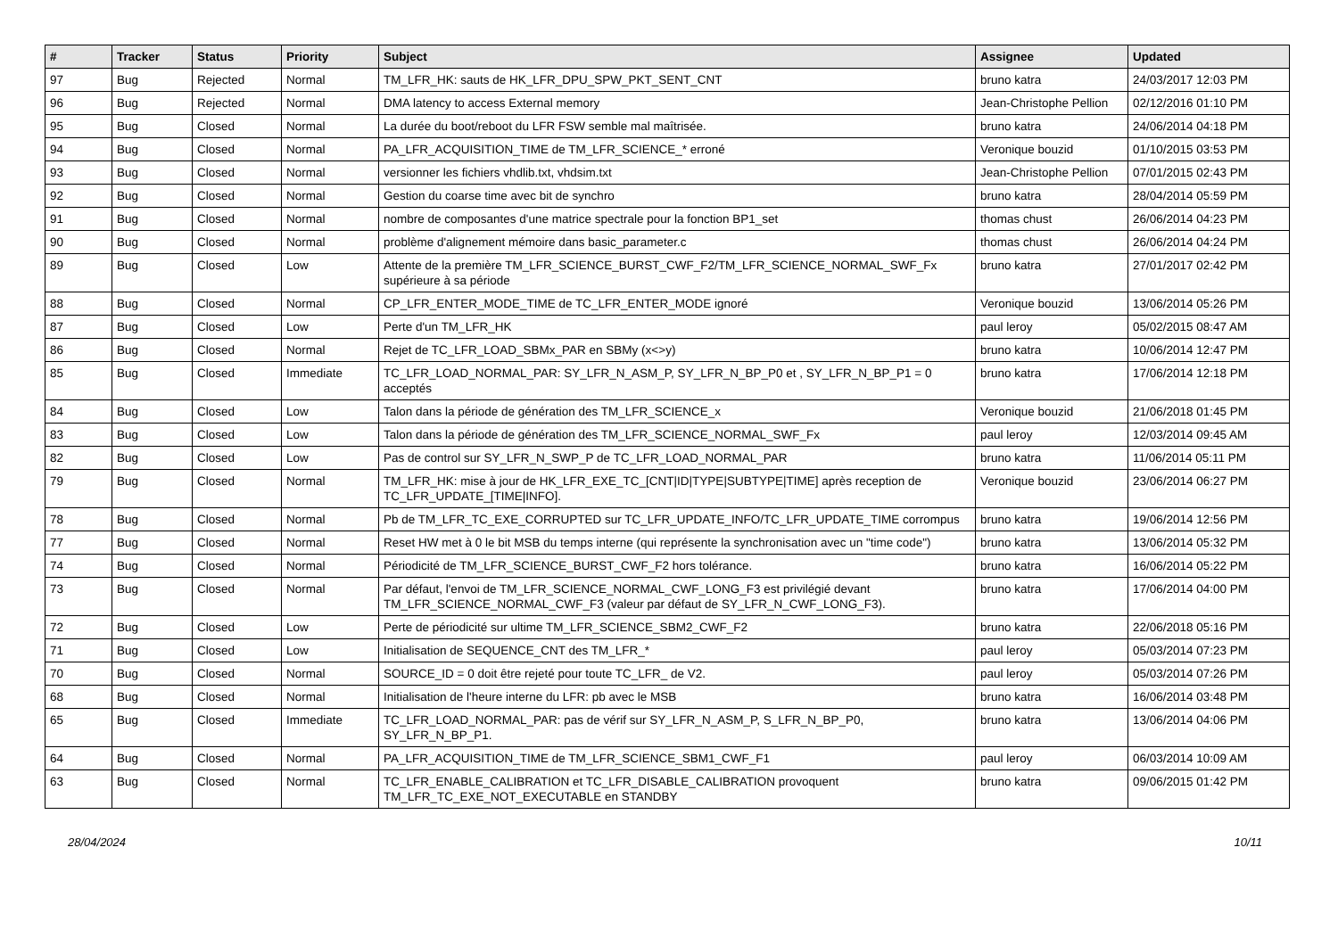| # | Tracker | Status | Priority | Subject | Assignee | Updated |
| --- | --- | --- | --- | --- | --- | --- |
| 97 | Bug | Rejected | Normal | TM_LFR_HK: sauts de HK_LFR_DPU_SPW_PKT_SENT_CNT | bruno katra | 24/03/2017 12:03 PM |
| 96 | Bug | Rejected | Normal | DMA latency to access External memory | Jean-Christophe Pellion | 02/12/2016 01:10 PM |
| 95 | Bug | Closed | Normal | La durée du boot/reboot du LFR FSW semble mal maîtrisée. | bruno katra | 24/06/2014 04:18 PM |
| 94 | Bug | Closed | Normal | PA_LFR_ACQUISITION_TIME de TM_LFR_SCIENCE_* erroné | Veronique bouzid | 01/10/2015 03:53 PM |
| 93 | Bug | Closed | Normal | versionner les fichiers vhdlib.txt, vhdsim.txt | Jean-Christophe Pellion | 07/01/2015 02:43 PM |
| 92 | Bug | Closed | Normal | Gestion du coarse time avec bit de synchro | bruno katra | 28/04/2014 05:59 PM |
| 91 | Bug | Closed | Normal | nombre de composantes d'une matrice spectrale pour la fonction BP1_set | thomas chust | 26/06/2014 04:23 PM |
| 90 | Bug | Closed | Normal | problème d'alignement mémoire dans basic_parameter.c | thomas chust | 26/06/2014 04:24 PM |
| 89 | Bug | Closed | Low | Attente de la première TM_LFR_SCIENCE_BURST_CWF_F2/TM_LFR_SCIENCE_NORMAL_SWF_Fx supérieure à sa période | bruno katra | 27/01/2017 02:42 PM |
| 88 | Bug | Closed | Normal | CP_LFR_ENTER_MODE_TIME de TC_LFR_ENTER_MODE ignoré | Veronique bouzid | 13/06/2014 05:26 PM |
| 87 | Bug | Closed | Low | Perte d'un TM_LFR_HK | paul leroy | 05/02/2015 08:47 AM |
| 86 | Bug | Closed | Normal | Rejet de TC_LFR_LOAD_SBMx_PAR en SBMy (x<>y) | bruno katra | 10/06/2014 12:47 PM |
| 85 | Bug | Closed | Immediate | TC_LFR_LOAD_NORMAL_PAR: SY_LFR_N_ASM_P, SY_LFR_N_BP_P0 et , SY_LFR_N_BP_P1 = 0 acceptés | bruno katra | 17/06/2014 12:18 PM |
| 84 | Bug | Closed | Low | Talon dans la période de génération des TM_LFR_SCIENCE_x | Veronique bouzid | 21/06/2018 01:45 PM |
| 83 | Bug | Closed | Low | Talon dans la période de génération des TM_LFR_SCIENCE_NORMAL_SWF_Fx | paul leroy | 12/03/2014 09:45 AM |
| 82 | Bug | Closed | Low | Pas de control sur SY_LFR_N_SWP_P de TC_LFR_LOAD_NORMAL_PAR | bruno katra | 11/06/2014 05:11 PM |
| 79 | Bug | Closed | Normal | TM_LFR_HK: mise à jour de HK_LFR_EXE_TC_[CNT/ID/TYPE/SUBTYPE/TIME] après reception de TC_LFR_UPDATE_[TIME/INFO]. | Veronique bouzid | 23/06/2014 06:27 PM |
| 78 | Bug | Closed | Normal | Pb de TM_LFR_TC_EXE_CORRUPTED sur TC_LFR_UPDATE_INFO/TC_LFR_UPDATE_TIME corrompus | bruno katra | 19/06/2014 12:56 PM |
| 77 | Bug | Closed | Normal | Reset HW met à 0 le bit MSB du temps interne (qui représente la synchronisation avec un "time code") | bruno katra | 13/06/2014 05:32 PM |
| 74 | Bug | Closed | Normal | Périodicité de TM_LFR_SCIENCE_BURST_CWF_F2 hors tolérance. | bruno katra | 16/06/2014 05:22 PM |
| 73 | Bug | Closed | Normal | Par défaut, l'envoi de TM_LFR_SCIENCE_NORMAL_CWF_LONG_F3 est privilégié devant TM_LFR_SCIENCE_NORMAL_CWF_F3 (valeur par défaut de SY_LFR_N_CWF_LONG_F3). | bruno katra | 17/06/2014 04:00 PM |
| 72 | Bug | Closed | Low | Perte de périodicité sur ultime TM_LFR_SCIENCE_SBM2_CWF_F2 | bruno katra | 22/06/2018 05:16 PM |
| 71 | Bug | Closed | Low | Initialisation de SEQUENCE_CNT des TM_LFR_* | paul leroy | 05/03/2014 07:23 PM |
| 70 | Bug | Closed | Normal | SOURCE_ID = 0 doit être rejeté pour toute TC_LFR_ de V2. | paul leroy | 05/03/2014 07:26 PM |
| 68 | Bug | Closed | Normal | Initialisation de l'heure interne du LFR: pb avec le MSB | bruno katra | 16/06/2014 03:48 PM |
| 65 | Bug | Closed | Immediate | TC_LFR_LOAD_NORMAL_PAR: pas de vérif sur SY_LFR_N_ASM_P, S_LFR_N_BP_P0, SY_LFR_N_BP_P1. | bruno katra | 13/06/2014 04:06 PM |
| 64 | Bug | Closed | Normal | PA_LFR_ACQUISITION_TIME de TM_LFR_SCIENCE_SBM1_CWF_F1 | paul leroy | 06/03/2014 10:09 AM |
| 63 | Bug | Closed | Normal | TC_LFR_ENABLE_CALIBRATION et TC_LFR_DISABLE_CALIBRATION provoquent TM_LFR_TC_EXE_NOT_EXECUTABLE en STANDBY | bruno katra | 09/06/2015 01:42 PM |
28/04/2024 10/11